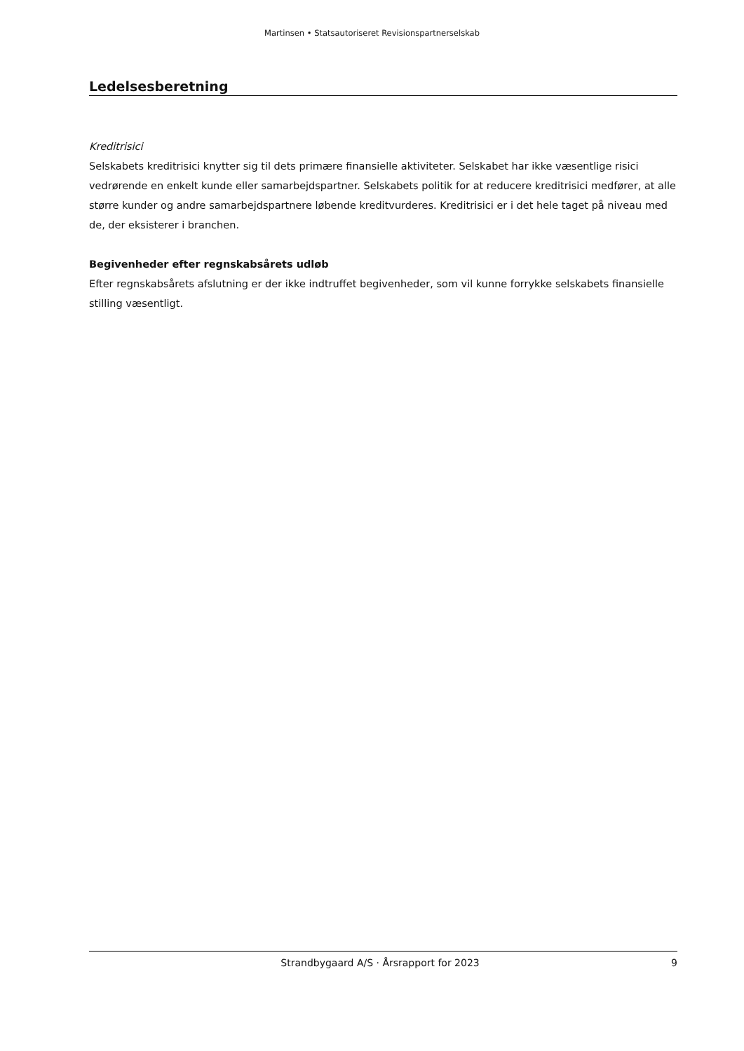Martinsen • Statsautoriseret Revisionspartnerselskab
Ledelsesberetning
Kreditrisici
Selskabets kreditrisici knytter sig til dets primære finansielle aktiviteter. Selskabet har ikke væsentlige risici vedrørende en enkelt kunde eller samarbejdspartner. Selskabets politik for at reducere kreditrisici medfører, at alle større kunder og andre samarbejdspartnere løbende kreditvurderes. Kreditrisici er i det hele taget på niveau med de, der eksisterer i branchen.
Begivenheder efter regnskabsårets udløb
Efter regnskabsårets afslutning er der ikke indtruffet begivenheder, som vil kunne forrykke selskabets finansielle stilling væsentligt.
Strandbygaard A/S · Årsrapport for 2023 9